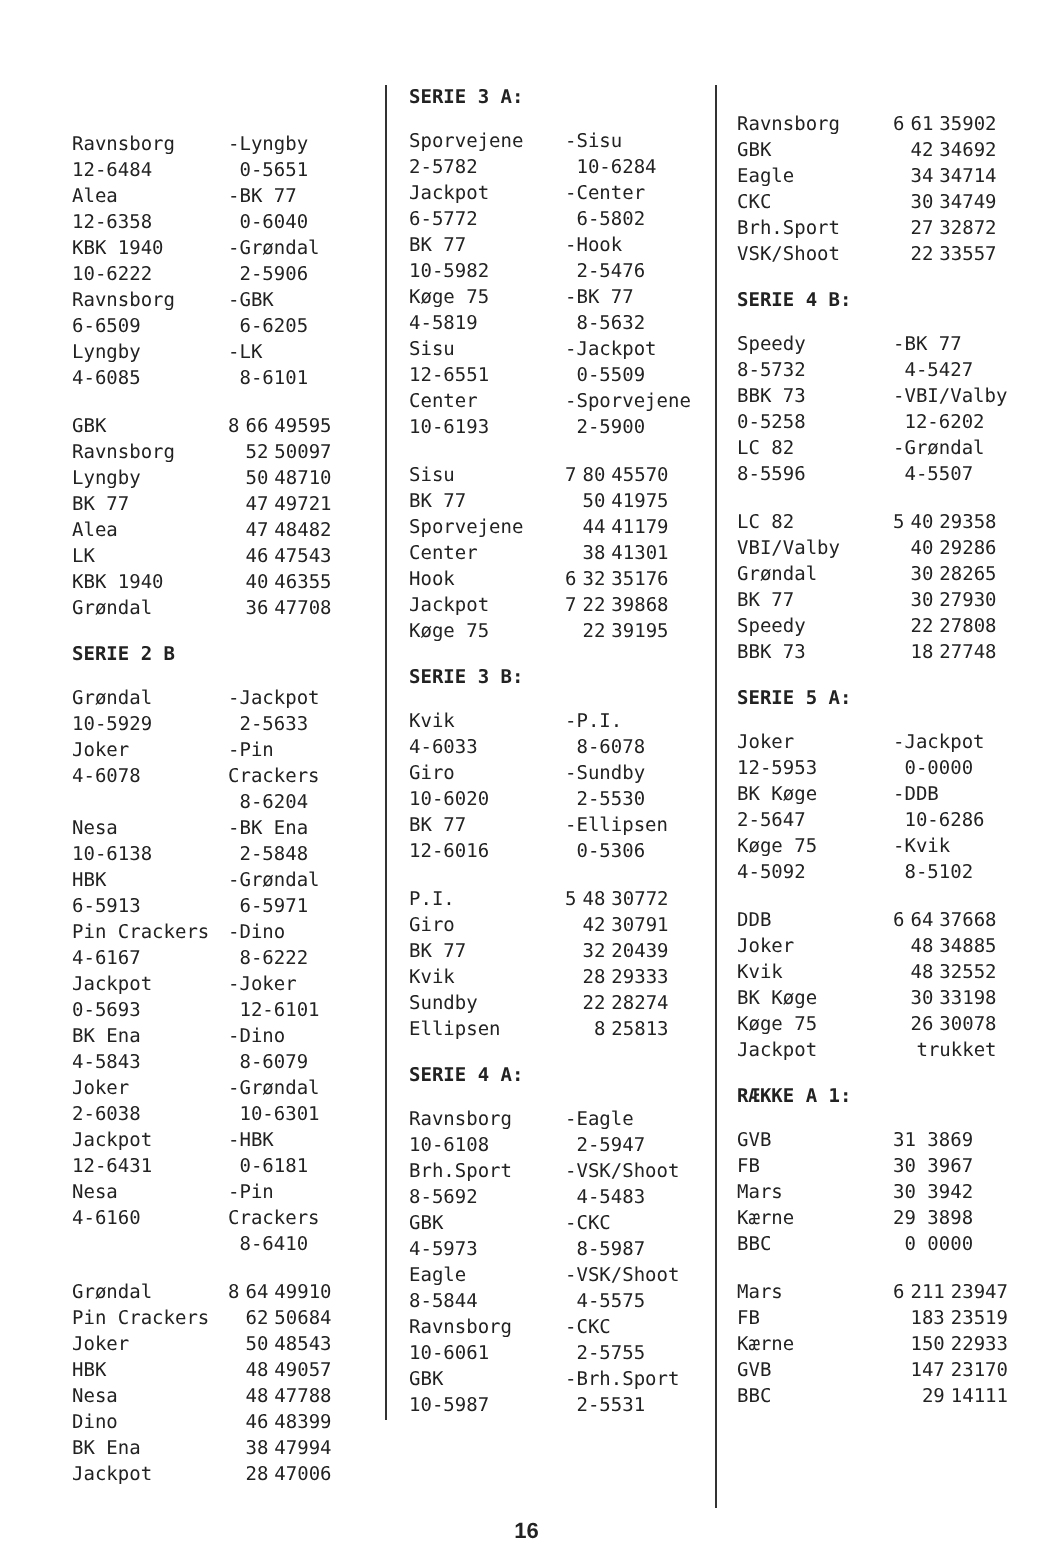| Ravnsborg 12-6484 | -Lyngby 0-5651 |
| Alea 12-6358 | -BK 77 0-6040 |
| KBK 1940 10-6222 | -Grøndal 2-5906 |
| Ravnsborg 6-6509 | -GBK 6-6205 |
| Lyngby 4-6085 | -LK 8-6101 |
| GBK | 8 | 66 | 49595 |
| Ravnsborg | | 52 | 50097 |
| Lyngby | | 50 | 48710 |
| BK 77 | | 47 | 49721 |
| Alea | | 47 | 48482 |
| LK | | 46 | 47543 |
| KBK 1940 | | 40 | 46355 |
| Grøndal | | 36 | 47708 |
SERIE 2 B
| Grøndal 10-5929 | -Jackpot 2-5633 |
| Joker 4-6078 | -Pin Crackers 8-6204 |
| Nesa 10-6138 | -BK Ena 2-5848 |
| HBK 6-5913 | -Grøndal 6-5971 |
| Pin Crackers 4-6167 | -Dino 8-6222 |
| Jackpot 0-5693 | -Joker 12-6101 |
| BK Ena 4-5843 | -Dino 8-6079 |
| Joker 2-6038 | -Grøndal 10-6301 |
| Jackpot 12-6431 | -HBK 0-6181 |
| Nesa 4-6160 | -Pin Crackers 8-6410 |
| Grøndal | 8 | 64 | 49910 |
| Pin Crackers | | 62 | 50684 |
| Joker | | 50 | 48543 |
| HBK | | 48 | 49057 |
| Nesa | | 48 | 47788 |
| Dino | | 46 | 48399 |
| BK Ena | | 38 | 47994 |
| Jackpot | | 28 | 47006 |
SERIE 3 A:
| Sporvejene 2-5782 | -Sisu 10-6284 |
| Jackpot 6-5772 | -Center 6-5802 |
| BK 77 10-5982 | -Hook 2-5476 |
| Køge 75 4-5819 | -BK 77 8-5632 |
| Sisu 12-6551 | -Jackpot 0-5509 |
| Center 10-6193 | -Sporvejene 2-5900 |
| Sisu | 7 | 80 | 45570 |
| BK 77 | | 50 | 41975 |
| Sporvejene | | 44 | 41179 |
| Center | | 38 | 41301 |
| Hook | 6 | 32 | 35176 |
| Jackpot | 7 | 22 | 39868 |
| Køge 75 | | 22 | 39195 |
SERIE 3 B:
| Kvik 4-6033 | -P.I. 8-6078 |
| Giro 10-6020 | -Sundby 2-5530 |
| BK 77 12-6016 | -Ellipsen 0-5306 |
| P.I. | 5 | 48 | 30772 |
| Giro | | 42 | 30791 |
| BK 77 | | 32 | 20439 |
| Kvik | | 28 | 29333 |
| Sundby | | 22 | 28274 |
| Ellipsen | | 8 | 25813 |
SERIE 4 A:
| Ravnsborg 10-6108 | -Eagle 2-5947 |
| Brh.Sport 8-5692 | -VSK/Shoot 4-5483 |
| GBK 4-5973 | -CKC 8-5987 |
| Eagle 8-5844 | -VSK/Shoot 4-5575 |
| Ravnsborg 10-6061 | -CKC 2-5755 |
| GBK 10-5987 | -Brh.Sport 2-5531 |
| Ravnsborg | 6 | 61 | 35902 |
| GBK | | 42 | 34692 |
| Eagle | | 34 | 34714 |
| CKC | | 30 | 34749 |
| Brh.Sport | | 27 | 32872 |
| VSK/Shoot | | 22 | 33557 |
SERIE 4 B:
| Speedy 8-5732 | -BK 77 4-5427 |
| BBK 73 0-5258 | -VBI/Valby 12-6202 |
| LC 82 8-5596 | -Grøndal 4-5507 |
| LC 82 | 5 | 40 | 29358 |
| VBI/Valby | | 40 | 29286 |
| Grøndal | | 30 | 28265 |
| BK 77 | | 30 | 27930 |
| Speedy | | 22 | 27808 |
| BBK 73 | | 18 | 27748 |
SERIE 5 A:
| Joker 12-5953 | -Jackpot 0-0000 |
| BK Køge 2-5647 | -DDB 10-6286 |
| Køge 75 4-5092 | -Kvik 8-5102 |
| DDB | 6 | 64 | 37668 |
| Joker | | 48 | 34885 |
| Kvik | | 48 | 32552 |
| BK Køge | | 30 | 33198 |
| Køge 75 | | 26 | 30078 |
| Jackpot | trukket | | |
RÆKKE A 1:
| GVB | 31 3869 |
| FB | 30 3967 |
| Mars | 30 3942 |
| Kærne | 29 3898 |
| BBC | 0 0000 |
| Mars | 6 | 211 | 23947 |
| FB | | 183 | 23519 |
| Kærne | | 150 | 22933 |
| GVB | | 147 | 23170 |
| BBC | | 29 | 14111 |
16